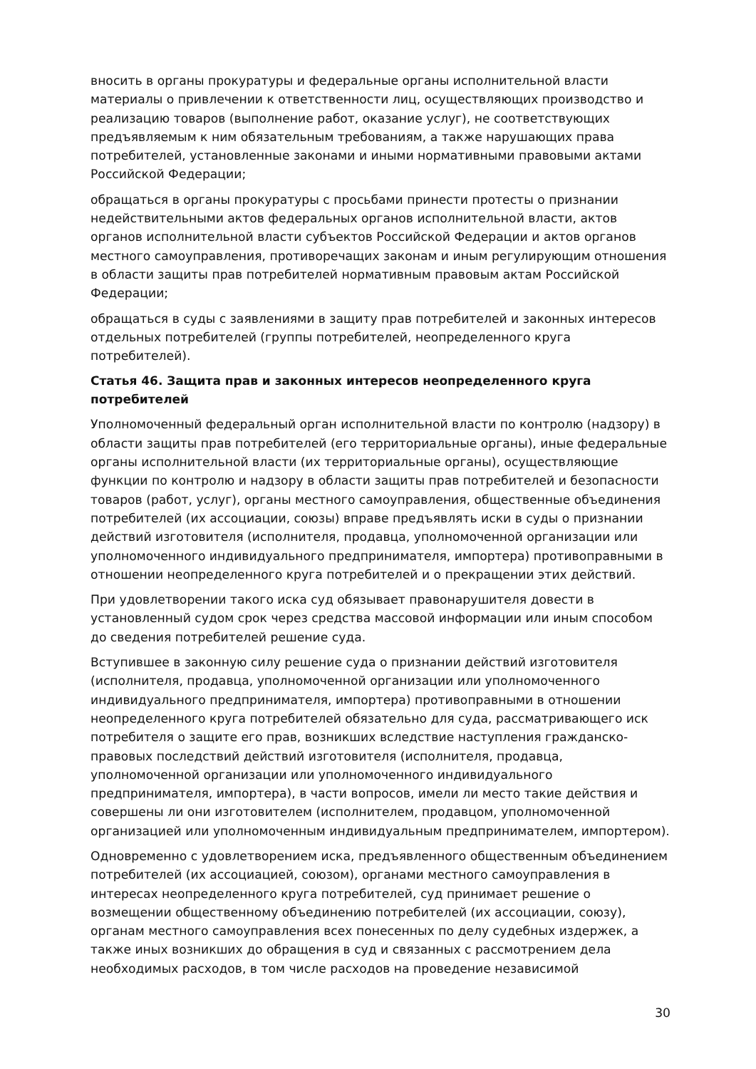вносить в органы прокуратуры и федеральные органы исполнительной власти материалы о привлечении к ответственности лиц, осуществляющих производство и реализацию товаров (выполнение работ, оказание услуг), не соответствующих предъявляемым к ним обязательным требованиям, а также нарушающих права потребителей, установленные законами и иными нормативными правовыми актами Российской Федерации;
обращаться в органы прокуратуры с просьбами принести протесты о признании недействительными актов федеральных органов исполнительной власти, актов органов исполнительной власти субъектов Российской Федерации и актов органов местного самоуправления, противоречащих законам и иным регулирующим отношения в области защиты прав потребителей нормативным правовым актам Российской Федерации;
обращаться в суды с заявлениями в защиту прав потребителей и законных интересов отдельных потребителей (группы потребителей, неопределенного круга потребителей).
Статья 46. Защита прав и законных интересов неопределенного круга потребителей
Уполномоченный федеральный орган исполнительной власти по контролю (надзору) в области защиты прав потребителей (его территориальные органы), иные федеральные органы исполнительной власти (их территориальные органы), осуществляющие функции по контролю и надзору в области защиты прав потребителей и безопасности товаров (работ, услуг), органы местного самоуправления, общественные объединения потребителей (их ассоциации, союзы) вправе предъявлять иски в суды о признании действий изготовителя (исполнителя, продавца, уполномоченной организации или уполномоченного индивидуального предпринимателя, импортера) противоправными в отношении неопределенного круга потребителей и о прекращении этих действий.
При удовлетворении такого иска суд обязывает правонарушителя довести в установленный судом срок через средства массовой информации или иным способом до сведения потребителей решение суда.
Вступившее в законную силу решение суда о признании действий изготовителя (исполнителя, продавца, уполномоченной организации или уполномоченного индивидуального предпринимателя, импортера) противоправными в отношении неопределенного круга потребителей обязательно для суда, рассматривающего иск потребителя о защите его прав, возникших вследствие наступления гражданско-правовых последствий действий изготовителя (исполнителя, продавца, уполномоченной организации или уполномоченного индивидуального предпринимателя, импортера), в части вопросов, имели ли место такие действия и совершены ли они изготовителем (исполнителем, продавцом, уполномоченной организацией или уполномоченным индивидуальным предпринимателем, импортером).
Одновременно с удовлетворением иска, предъявленного общественным объединением потребителей (их ассоциацией, союзом), органами местного самоуправления в интересах неопределенного круга потребителей, суд принимает решение о возмещении общественному объединению потребителей (их ассоциации, союзу), органам местного самоуправления всех понесенных по делу судебных издержек, а также иных возникших до обращения в суд и связанных с рассмотрением дела необходимых расходов, в том числе расходов на проведение независимой
30